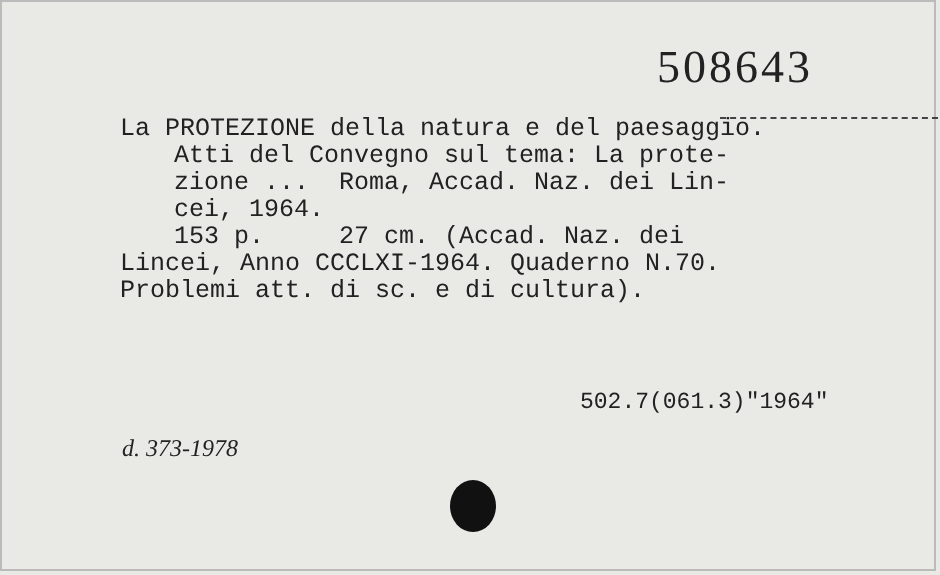508643
La PROTEZIONE della natura e del paesaggio.
Atti del Convegno sul tema: La prote-
zione ... Roma, Accad. Naz. dei Lin-
cei, 1964.
153 p. 27 cm. (Accad. Naz. dei
Lincei, Anno CCCLXI-1964. Quaderno N.70.
Problemi att. di sc. e di cultura).
502.7(061.3)"1964"
d. 373-1978